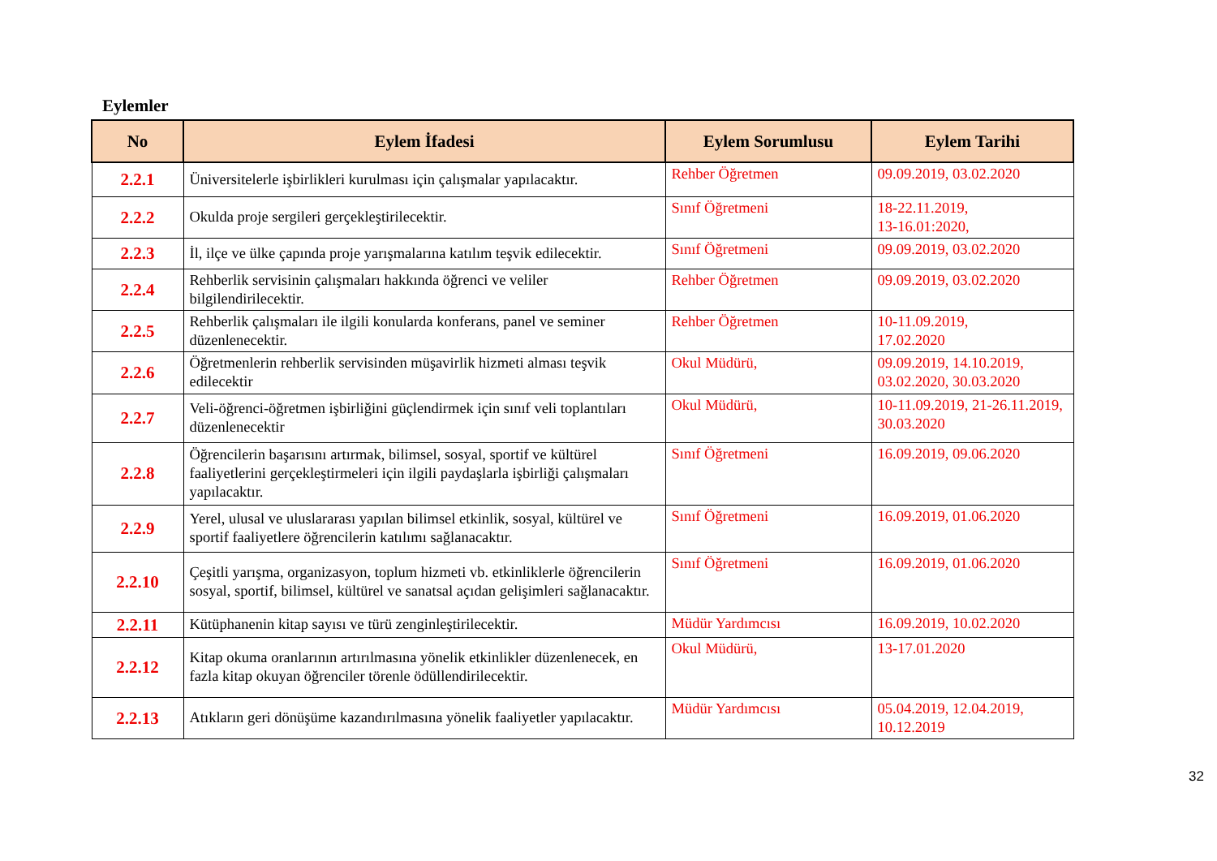Eylemler
| No | Eylem İfadesi | Eylem Sorumlusu | Eylem Tarihi |
| --- | --- | --- | --- |
| 2.2.1 | Üniversitelerle işbirlikleri kurulması için çalışmalar yapılacaktır. | Rehber Öğretmen | 09.09.2019, 03.02.2020 |
| 2.2.2 | Okulda proje sergileri gerçekleştirilecektir. | Sınıf Öğretmeni | 18-22.11.2019, 13-16.01:2020, |
| 2.2.3 | İl, ilçe ve ülke çapında proje yarışmalarına katılım teşvik edilecektir. | Sınıf Öğretmeni | 09.09.2019, 03.02.2020 |
| 2.2.4 | Rehberlik servisinin çalışmaları hakkında öğrenci ve veliler bilgilendirilecektir. | Rehber Öğretmen | 09.09.2019, 03.02.2020 |
| 2.2.5 | Rehberlik çalışmaları ile ilgili konularda konferans, panel ve seminer düzenlenecektir. | Rehber Öğretmen | 10-11.09.2019, 17.02.2020 |
| 2.2.6 | Öğretmenlerin rehberlik servisinden müşavirlik hizmeti alması teşvik edilecektir | Okul Müdürü, | 09.09.2019, 14.10.2019, 03.02.2020, 30.03.2020 |
| 2.2.7 | Veli-öğrenci-öğretmen işbirliğini güçlendirmek için sınıf veli toplantıları düzenlenecektir | Okul Müdürü, | 10-11.09.2019, 21-26.11.2019, 30.03.2020 |
| 2.2.8 | Öğrencilerin başarısını artırmak, bilimsel, sosyal, sportif ve kültürel faaliyetlerini gerçekleştirmeleri için ilgili paydaşlarla işbirliği çalışmaları yapılacaktır. | Sınıf Öğretmeni | 16.09.2019, 09.06.2020 |
| 2.2.9 | Yerel, ulusal ve uluslararası yapılan bilimsel etkinlik, sosyal, kültürel ve sportif faaliyetlere öğrencilerin katılımı sağlanacaktır. | Sınıf Öğretmeni | 16.09.2019, 01.06.2020 |
| 2.2.10 | Çeşitli yarışma, organizasyon, toplum hizmeti vb. etkinliklerle öğrencilerin sosyal, sportif, bilimsel, kültürel ve sanatsal açıdan gelişimleri sağlanacaktır. | Sınıf Öğretmeni | 16.09.2019, 01.06.2020 |
| 2.2.11 | Kütüphanenin kitap sayısı ve türü zenginleştirilecektir. | Müdür Yardımcısı | 16.09.2019, 10.02.2020 |
| 2.2.12 | Kitap okuma oranlarının artırılmasına yönelik etkinlikler düzenlenecek, en fazla kitap okuyan öğrenciler törenle ödüllendirilecektir. | Okul Müdürü, | 13-17.01.2020 |
| 2.2.13 | Atıkların geri dönüşüme kazandırılmasına yönelik faaliyetler yapılacaktır. | Müdür Yardımcısı | 05.04.2019, 12.04.2019, 10.12.2019 |
32